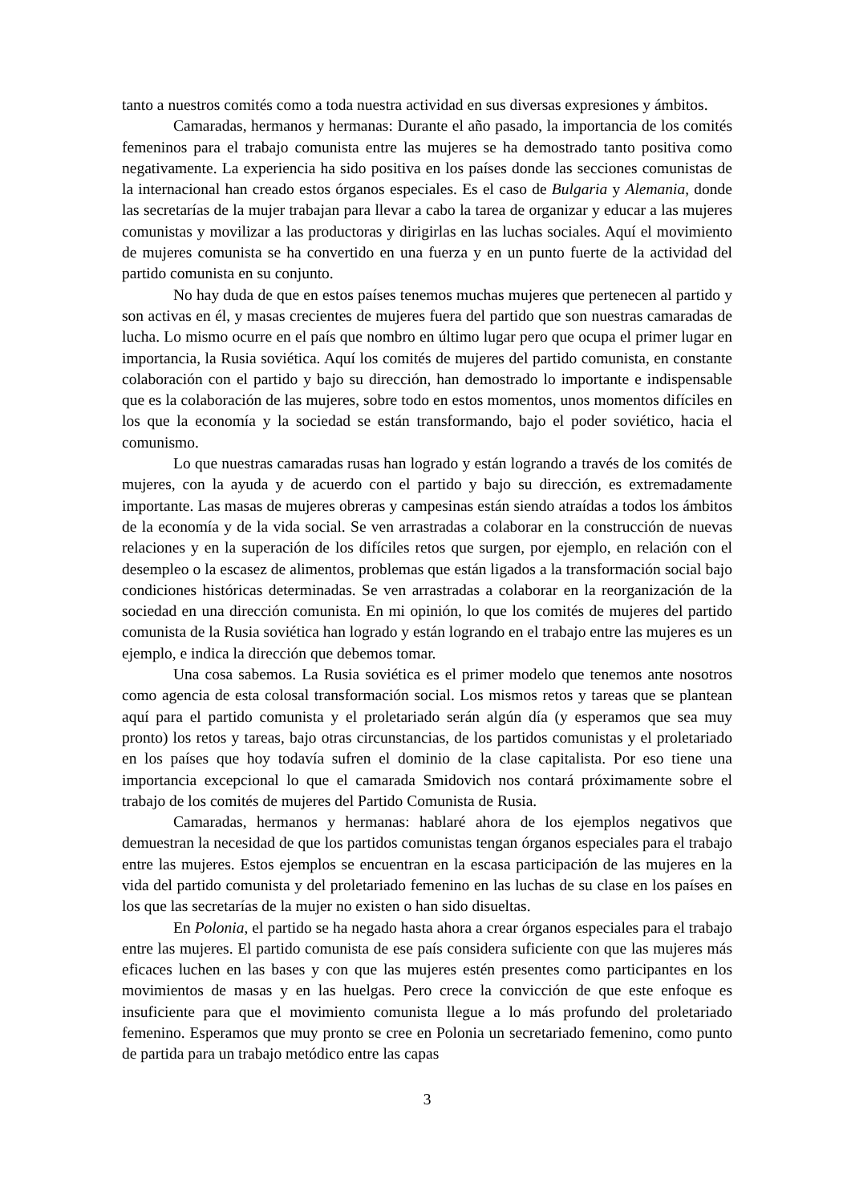tanto a nuestros comités como a toda nuestra actividad en sus diversas expresiones y ámbitos.
Camaradas, hermanos y hermanas: Durante el año pasado, la importancia de los comités femeninos para el trabajo comunista entre las mujeres se ha demostrado tanto positiva como negativamente. La experiencia ha sido positiva en los países donde las secciones comunistas de la internacional han creado estos órganos especiales. Es el caso de Bulgaria y Alemania, donde las secretarías de la mujer trabajan para llevar a cabo la tarea de organizar y educar a las mujeres comunistas y movilizar a las productoras y dirigirlas en las luchas sociales. Aquí el movimiento de mujeres comunista se ha convertido en una fuerza y en un punto fuerte de la actividad del partido comunista en su conjunto.
No hay duda de que en estos países tenemos muchas mujeres que pertenecen al partido y son activas en él, y masas crecientes de mujeres fuera del partido que son nuestras camaradas de lucha. Lo mismo ocurre en el país que nombro en último lugar pero que ocupa el primer lugar en importancia, la Rusia soviética. Aquí los comités de mujeres del partido comunista, en constante colaboración con el partido y bajo su dirección, han demostrado lo importante e indispensable que es la colaboración de las mujeres, sobre todo en estos momentos, unos momentos difíciles en los que la economía y la sociedad se están transformando, bajo el poder soviético, hacia el comunismo.
Lo que nuestras camaradas rusas han logrado y están logrando a través de los comités de mujeres, con la ayuda y de acuerdo con el partido y bajo su dirección, es extremadamente importante. Las masas de mujeres obreras y campesinas están siendo atraídas a todos los ámbitos de la economía y de la vida social. Se ven arrastradas a colaborar en la construcción de nuevas relaciones y en la superación de los difíciles retos que surgen, por ejemplo, en relación con el desempleo o la escasez de alimentos, problemas que están ligados a la transformación social bajo condiciones históricas determinadas. Se ven arrastradas a colaborar en la reorganización de la sociedad en una dirección comunista. En mi opinión, lo que los comités de mujeres del partido comunista de la Rusia soviética han logrado y están logrando en el trabajo entre las mujeres es un ejemplo, e indica la dirección que debemos tomar.
Una cosa sabemos. La Rusia soviética es el primer modelo que tenemos ante nosotros como agencia de esta colosal transformación social. Los mismos retos y tareas que se plantean aquí para el partido comunista y el proletariado serán algún día (y esperamos que sea muy pronto) los retos y tareas, bajo otras circunstancias, de los partidos comunistas y el proletariado en los países que hoy todavía sufren el dominio de la clase capitalista. Por eso tiene una importancia excepcional lo que el camarada Smidovich nos contará próximamente sobre el trabajo de los comités de mujeres del Partido Comunista de Rusia.
Camaradas, hermanos y hermanas: hablaré ahora de los ejemplos negativos que demuestran la necesidad de que los partidos comunistas tengan órganos especiales para el trabajo entre las mujeres. Estos ejemplos se encuentran en la escasa participación de las mujeres en la vida del partido comunista y del proletariado femenino en las luchas de su clase en los países en los que las secretarías de la mujer no existen o han sido disueltas.
En Polonia, el partido se ha negado hasta ahora a crear órganos especiales para el trabajo entre las mujeres. El partido comunista de ese país considera suficiente con que las mujeres más eficaces luchen en las bases y con que las mujeres estén presentes como participantes en los movimientos de masas y en las huelgas. Pero crece la convicción de que este enfoque es insuficiente para que el movimiento comunista llegue a lo más profundo del proletariado femenino. Esperamos que muy pronto se cree en Polonia un secretariado femenino, como punto de partida para un trabajo metódico entre las capas
3